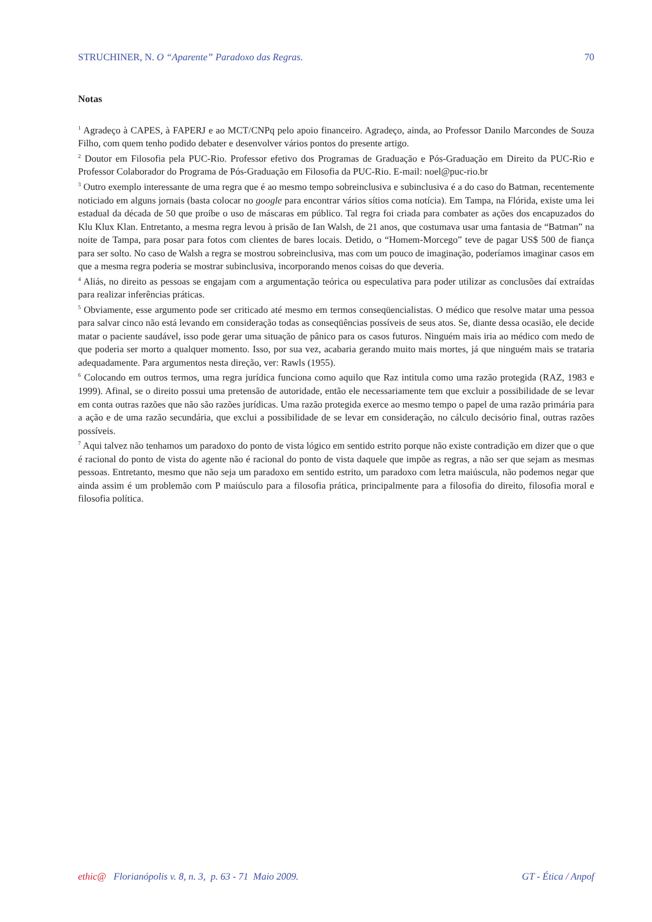STRUCHINER, N. O “Aparente” Paradoxo das Regras. 70
Notas
<sup>1</sup> Agradeço à CAPES, à FAPERJ e ao MCT/CNPq pelo apoio financeiro. Agradeço, ainda, ao Professor Danilo Marcondes de Souza Filho, com quem tenho podido debater e desenvolver vários pontos do presente artigo.
<sup>2</sup> Doutor em Filosofia pela PUC-Rio. Professor efetivo dos Programas de Graduação e Pós-Graduação em Direito da PUC-Rio e Professor Colaborador do Programa de Pós-Graduação em Filosofia da PUC-Rio. E-mail: noel@puc-rio.br
<sup>3</sup> Outro exemplo interessante de uma regra que é ao mesmo tempo sobreinclusiva e subinclusiva é a do caso do Batman, recentemente noticiado em alguns jornais (basta colocar no google para encontrar vários sítios coma notícia). Em Tampa, na Flórida, existe uma lei estadual da década de 50 que proíbe o uso de máscaras em público. Tal regra foi criada para combater as ações dos encapuzados do Klu Klux Klan. Entretanto, a mesma regra levou à prisão de Ian Walsh, de 21 anos, que costumava usar uma fantasia de “Batman” na noite de Tampa, para posar para fotos com clientes de bares locais. Detido, o “Homem-Morcego” teve de pagar US$ 500 de fiança para ser solto. No caso de Walsh a regra se mostrou sobreinclusiva, mas com um pouco de imaginação, poderíamos imaginar casos em que a mesma regra poderia se mostrar subinclusiva, incorporando menos coisas do que deveria.
<sup>4</sup> Aliás, no direito as pessoas se engajam com a argumentação teórica ou especulativa para poder utilizar as conclusões daí extraídas para realizar inferências práticas.
<sup>5</sup> Obviamente, esse argumento pode ser criticado até mesmo em termos conseqüencialistas. O médico que resolve matar uma pessoa para salvar cinco não está levando em consideração todas as conseqüências possíveis de seus atos. Se, diante dessa ocasião, ele decide matar o paciente saudável, isso pode gerar uma situação de pânico para os casos futuros. Ninguém mais iria ao médico com medo de que poderia ser morto a qualquer momento. Isso, por sua vez, acabaria gerando muito mais mortes, já que ninguém mais se trataria adequadamente. Para argumentos nesta direção, ver: Rawls (1955).
<sup>6</sup> Colocando em outros termos, uma regra jurídica funciona como aquilo que Raz intitula como uma razão protegida (RAZ, 1983 e 1999). Afinal, se o direito possui uma pretensão de autoridade, então ele necessariamente tem que excluir a possibilidade de se levar em conta outras razões que não são razões jurídicas. Uma razão protegida exerce ao mesmo tempo o papel de uma razão primária para a ação e de uma razão secundária, que exclui a possibilidade de se levar em consideração, no cálculo decisório final, outras razões possíveis.
<sup>7</sup> Aqui talvez não tenhamos um paradoxo do ponto de vista lógico em sentido estrito porque não existe contradição em dizer que o que é racional do ponto de vista do agente não é racional do ponto de vista daquele que impõe as regras, a não ser que sejam as mesmas pessoas. Entretanto, mesmo que não seja um paradoxo em sentido estrito, um paradoxo com letra maiúscula, não podemos negar que ainda assim é um problemão com P maiúsculo para a filosofia prática, principalmente para a filosofia do direito, filosofia moral e filosofia política.
ethic@ Florianópolis v. 8, n. 3, p. 63 - 71 Maio 2009. GT - Ética / Anpof